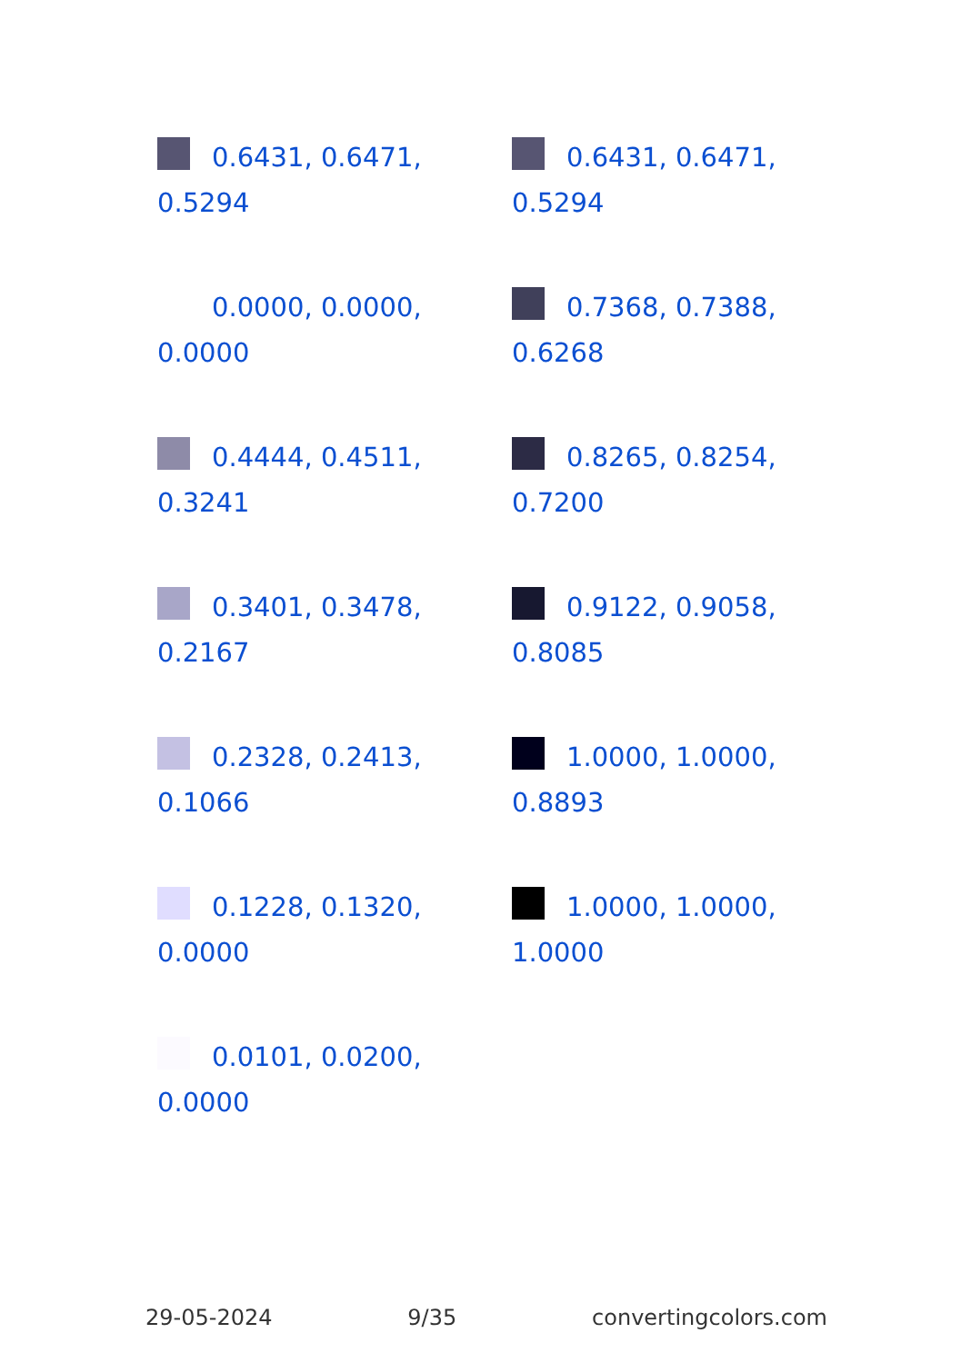0.6431, 0.6471, 0.5294
0.6431, 0.6471, 0.5294
0.0000, 0.0000, 0.0000
0.7368, 0.7388, 0.6268
0.4444, 0.4511, 0.3241
0.8265, 0.8254, 0.7200
0.3401, 0.3478, 0.2167
0.9122, 0.9058, 0.8085
0.2328, 0.2413, 0.1066
1.0000, 1.0000, 0.8893
0.1228, 0.1320, 0.0000
1.0000, 1.0000, 1.0000
0.0101, 0.0200, 0.0000
29-05-2024 9/35 convertingcolors.com